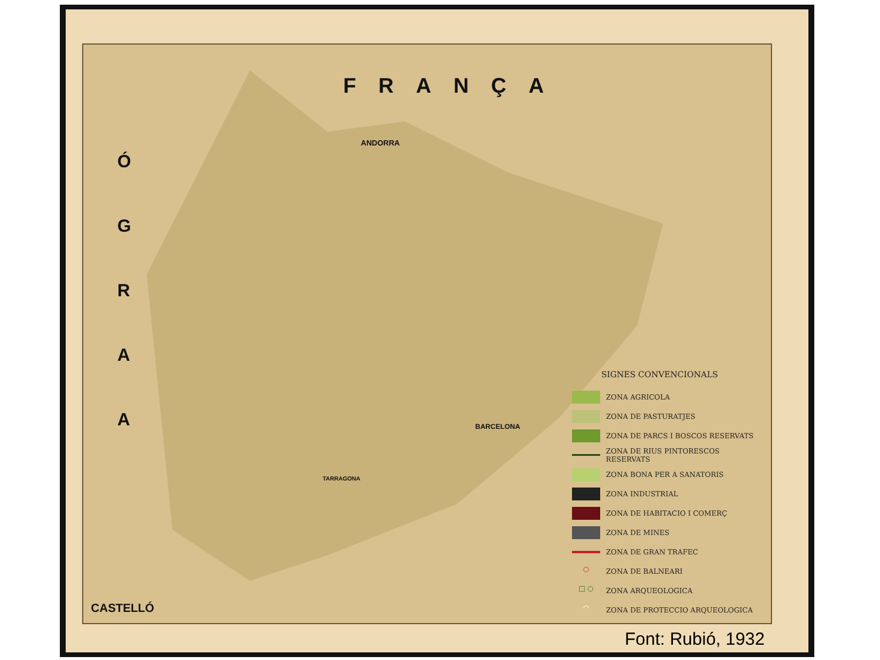FRANÇA
Ó G R A A
ANDORRA
BARCELONA
TARRAGONA
CASTELLÓ
SIGNES CONVENCIONALS
ZONA AGRICOLA
ZONA DE PASTURATJES
ZONA DE PARCS I BOSCOS RESERVATS
ZONA DE RIUS PINTORESCOS RESERVATS
ZONA BONA PER A SANATORIS
ZONA INDUSTRIAL
ZONA DE HABITACIO I COMERÇ
ZONA DE MINES
ZONA DE GRAN TRAFEC
○
ZONA DE BALNEARI
□ ○
ZONA ARQUEOLOGICA
◠
ZONA DE PROTECCIO ARQUEOLOGICA
Font: Rubió, 1932